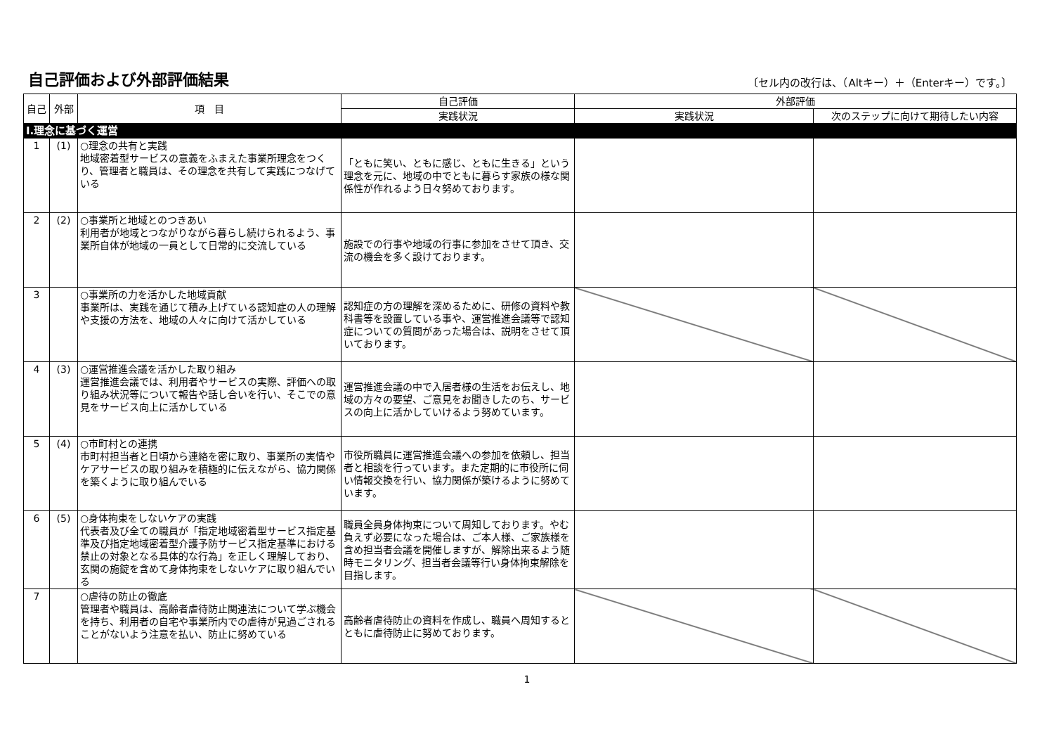自己評価および外部評価結果
〔セル内の改行は、（Altキー）＋（Enterキー）です。〕
| 自己 | 外部 | 項 目 | 自己評価 | 外部評価 | |
| --- | --- | --- | --- | --- | --- |
| | | | 実践状況 | 実践状況 | 次のステップに向けて期待したい内容 |
| Ⅰ.理念に基づく運営 | | | | | |
| 1 | (1) | ○理念の共有と実践 地域密着型サービスの意義をふまえた事業所理念をつくり、管理者と職員は、その理念を共有して実践につなげている | 「ともに笑い、ともに感じ、ともに生きる」という理念を元に、地域の中でともに暮らす家族の様な関係性が作れるよう日々努めております。 | | |
| 2 | (2) | ○事業所と地域とのつきあい 利用者が地域とつながりながら暮らし続けられるよう、事業所自体が地域の一員として日常的に交流している | 施設での行事や地域の行事に参加をさせて頂き、交流の機会を多く設けております。 | | |
| 3 | | ○事業所の力を活かした地域貢献 事業所は、実践を通じて積み上げている認知症の人の理解や支援の方法を、地域の人々に向けて活かしている | 認知症の方の理解を深めるために、研修の資料や教科書等を設置している事や、運営推進会議等で認知症についての質問があった場合は、説明をさせて頂いております。 | | |
| 4 | (3) | ○運営推進会議を活かした取り組み 運営推進会議では、利用者やサービスの実際、評価への取り組み状況等について報告や話し合いを行い、そこでの意見をサービス向上に活かしている | 運営推進会議の中で入居者様の生活をお伝えし、地域の方々の要望、ご意見をお聞きしたのち、サービスの向上に活かしていけるよう努めています。 | | |
| 5 | (4) | ○市町村との連携 市町村担当者と日頃から連絡を密に取り、事業所の実情やケアサービスの取り組みを積極的に伝えながら、協力関係を築くように取り組んでいる | 市役所職員に運営推進会議への参加を依頼し、担当者と相談を行っています。また定期的に市役所に伺い情報交換を行い、協力関係が築けるように努めています。 | | |
| 6 | (5) | ○身体拘束をしないケアの実践 代表者及び全ての職員が「指定地域密着型サービス指定基準及び指定地域密着型介護予防サービス指定基準における禁止の対象となる具体的な行為」を正しく理解しており、玄関の施錠を含めて身体拘束をしないケアに取り組んでいる | 職員全員身体拘束について周知しております。やむ負えず必要になった場合は、ご本人様、ご家族様を含め担当者会議を開催しますが、解除出来るよう随時モニタリング、担当者会議等行い身体拘束解除を目指します。 | | |
| 7 | | ○虐待の防止の徹底 管理者や職員は、高齢者虐待防止関連法について学ぶ機会を持ち、利用者の自宅や事業所内での虐待が見過ごされることがないよう注意を払い、防止に努めている | 高齢者虐待防止の資料を作成し、職員へ周知するとともに虐待防止に努めております。 | | |
1